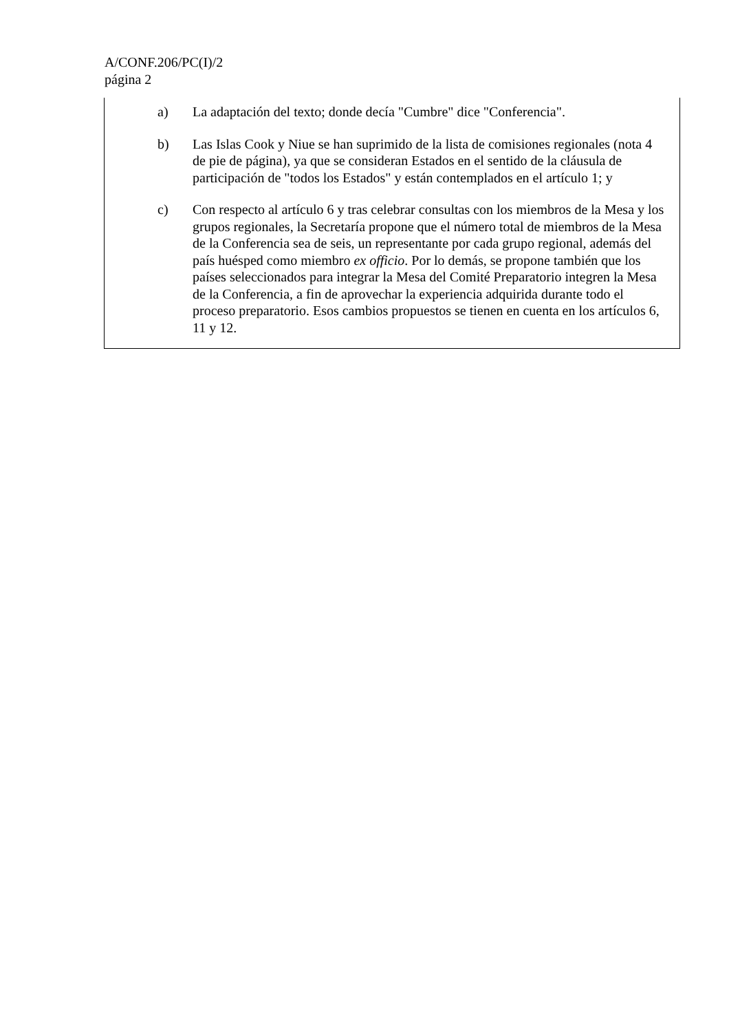A/CONF.206/PC(I)/2
página 2
a) La adaptación del texto; donde decía "Cumbre" dice "Conferencia".
b) Las Islas Cook y Niue se han suprimido de la lista de comisiones regionales (nota 4 de pie de página), ya que se consideran Estados en el sentido de la cláusula de participación de "todos los Estados" y están contemplados en el artículo 1; y
c) Con respecto al artículo 6 y tras celebrar consultas con los miembros de la Mesa y los grupos regionales, la Secretaría propone que el número total de miembros de la Mesa de la Conferencia sea de seis, un representante por cada grupo regional, además del país huésped como miembro ex officio. Por lo demás, se propone también que los países seleccionados para integrar la Mesa del Comité Preparatorio integren la Mesa de la Conferencia, a fin de aprovechar la experiencia adquirida durante todo el proceso preparatorio. Esos cambios propuestos se tienen en cuenta en los artículos 6, 11 y 12.